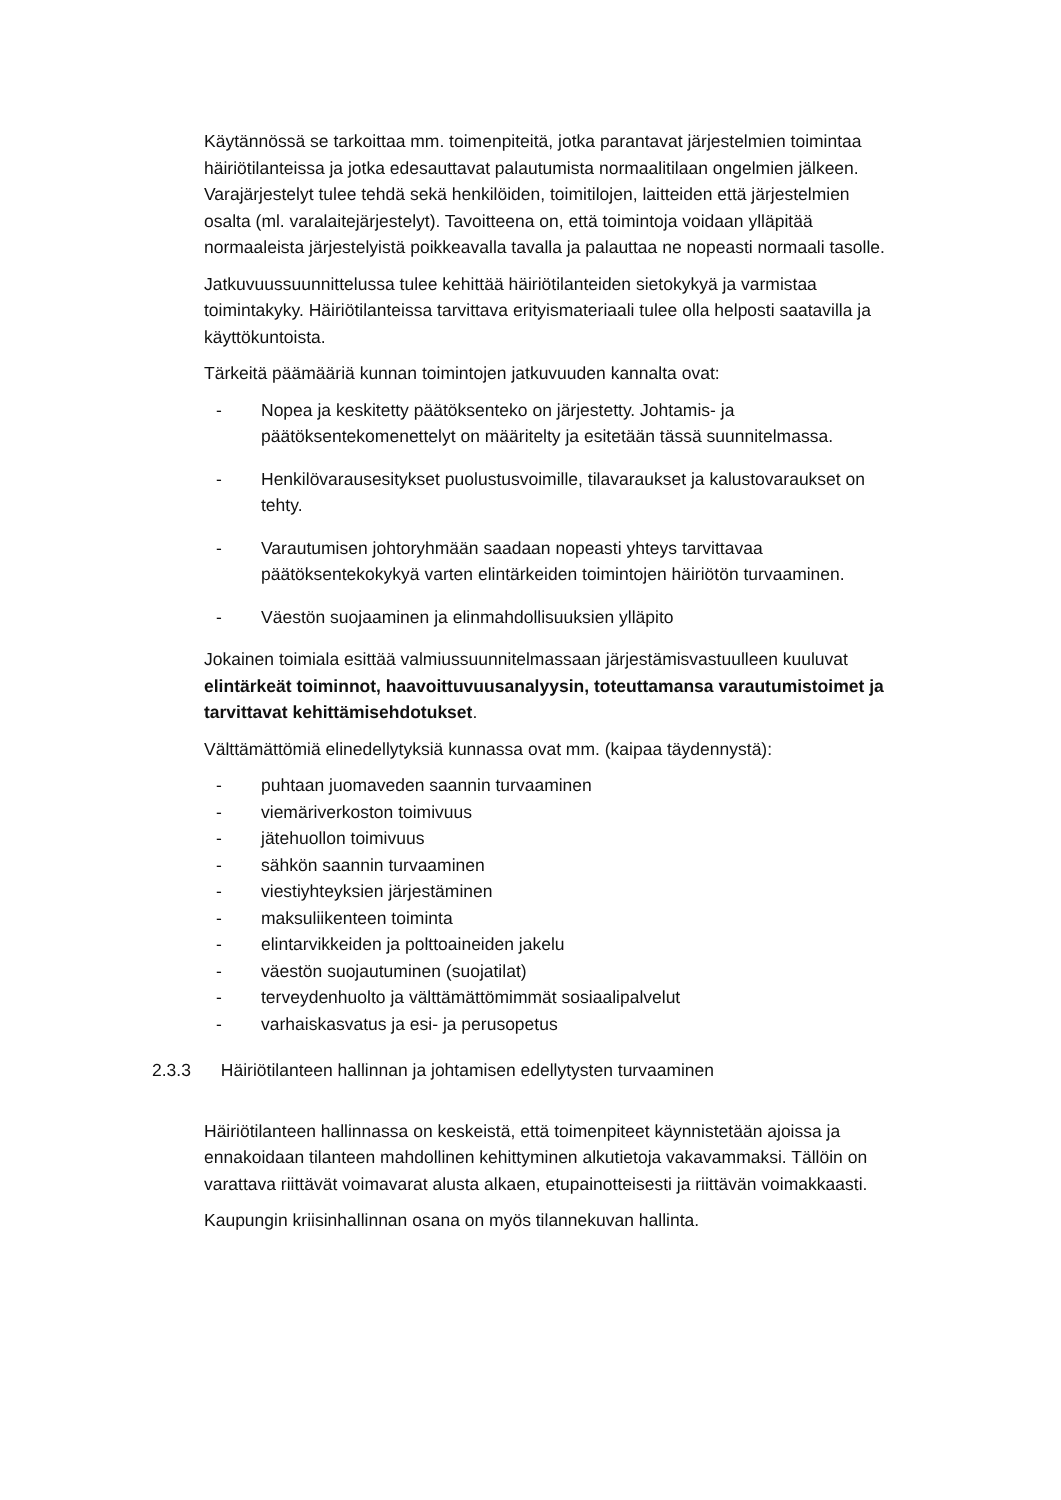Käytännössä se tarkoittaa mm. toimenpiteitä, jotka parantavat järjestelmien toimintaa häiriötilanteissa ja jotka edesauttavat palautumista normaalitilaan ongelmien jälkeen. Varajärjestelyt tulee tehdä sekä henkilöiden, toimitilojen, laitteiden että järjestelmien osalta (ml. varalaitejärjestelyt). Tavoitteena on, että toimintoja voidaan ylläpitää normaaleista järjestelyistä poikkeavalla tavalla ja palauttaa ne nopeasti normaali tasolle.
Jatkuvuussuunnittelussa tulee kehittää häiriötilanteiden sietokykyä ja varmistaa toimintakyky. Häiriötilanteissa tarvittava erityismateriaali tulee olla helposti saatavilla ja käyttökuntoista.
Tärkeitä päämääriä kunnan toimintojen jatkuvuuden kannalta ovat:
- Nopea ja keskitetty päätöksenteko on järjestetty. Johtamis- ja päätöksentekomenettelyt on määritelty ja esitetään tässä suunnitelmassa.
- Henkilövarausesitykset puolustusvoimille, tilavaraukset ja kalustovaraukset on tehty.
- Varautumisen johtoryhmään saadaan nopeasti yhteys tarvittavaa päätöksentekokykyä varten elintärkeiden toimintojen häiriötön turvaaminen.
- Väestön suojaaminen ja elinmahdollisuuksien ylläpito
Jokainen toimiala esittää valmiussuunnitelmassaan järjestämisvastuulleen kuuluvat elintärkeät toiminnot, haavoittuvuusanalyysin, toteuttamansa varautumistoimet ja tarvittavat kehittämisehdotukset.
Välttämättömiä elinedellytyksiä kunnassa ovat mm. (kaipaa täydennystä):
- puhtaan juomaveden saannin turvaaminen
- viemäriverkoston toimivuus
- jätehuollon toimivuus
- sähkön saannin turvaaminen
- viestiyhteyksien järjestäminen
- maksuliikenteen toiminta
- elintarvikkeiden ja polttoaineiden jakelu
- väestön suojautuminen (suojatilat)
- terveydenhuolto ja välttämättömimmät sosiaalipalvelut
- varhaiskasvatus ja esi- ja perusopetus
2.3.3 Häiriötilanteen hallinnan ja johtamisen edellytysten turvaaminen
Häiriötilanteen hallinnassa on keskeistä, että toimenpiteet käynnistetään ajoissa ja ennakoidaan tilanteen mahdollinen kehittyminen alkutietoja vakavammaksi. Tällöin on varattava riittävät voimavarat alusta alkaen, etupainotteisesti ja riittävän voimakkaasti.
Kaupungin kriisinhallinnan osana on myös tilannekuvan hallinta.